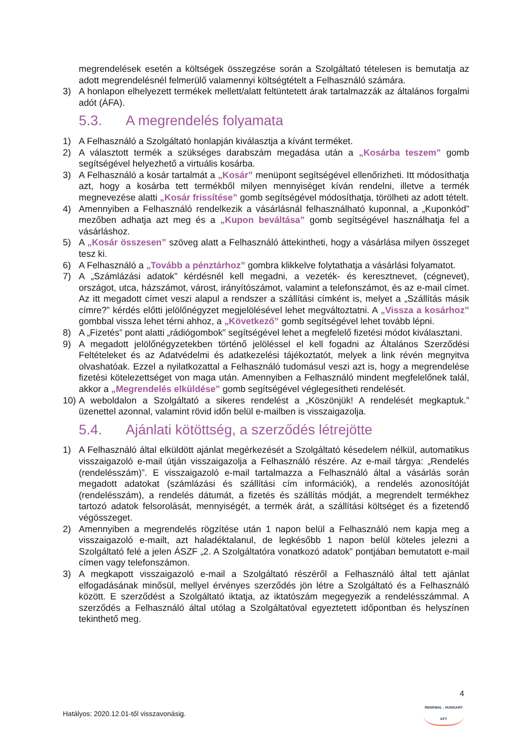megrendelések esetén a költségek összegzése során a Szolgáltató tételesen is bemutatja az adott megrendelésnél felmerülő valamennyi költségtételt a Felhasználó számára.
3) A honlapon elhelyezett termékek mellett/alatt feltüntetett árak tartalmazzák az általános forgalmi adót (ÁFA).
5.3. A megrendelés folyamata
1) A Felhasználó a Szolgáltató honlapján kiválasztja a kívánt terméket.
2) A választott termék a szükséges darabszám megadása után a „Kosárba teszem” gomb segítségével helyezhető a virtuális kosárba.
3) A Felhasználó a kosár tartalmát a „Kosár” menüpont segítségével ellenőrizheti. Itt módosíthatja azt, hogy a kosárba tett termékből milyen mennyiséget kíván rendelni, illetve a termék megnevezése alatti „Kosár frissítése” gomb segítségével módosíthatja, törölheti az adott tételt.
4) Amennyiben a Felhasználó rendelkezik a vásárlásnál felhasználható kuponnal, a „Kuponkód” mezőben adhatja azt meg és a „Kupon beváltása” gomb segítségével használhatja fel a vásárláshoz.
5) A „Kosár összesen” szöveg alatt a Felhasználó áttekintheti, hogy a vásárlása milyen összeget tesz ki.
6) A Felhasználó a „Tovább a pénztárhoz” gombra klikkelve folytathatja a vásárlási folyamatot.
7) A „Számlázási adatok” kérdésnél kell megadni, a vezeték- és keresztnevet, (cégnevet), országot, utca, házszámot, várost, irányítószámot, valamint a telefonszámot, és az e-mail címet. Az itt megadott címet veszi alapul a rendszer a szállítási címként is, melyet a „Szállítás másik címre?” kérdés előtti jelölőnégyzet megjelölésével lehet megváltoztatni. A „Vissza a kosárhoz” gombbal vissza lehet térni ahhoz, a „Következő” gomb segítségével lehet tovább lépni.
8) A „Fizetés” pont alatti „rádiógombok” segítségével lehet a megfelelő fizetési módot kiválasztani.
9) A megadott jelölőnégyzetekben történő jelöléssel el kell fogadni az Általános Szerződési Feltételeket és az Adatvédelmi és adatkezelési tájékoztatót, melyek a link révén megnyitva olvashatóak. Ezzel a nyilatkozattal a Felhasználó tudomásul veszi azt is, hogy a megrendelése fizetési kötelezettséget von maga után. Amennyiben a Felhasználó mindent megfelelőnek talál, akkor a „Megrendelés elküldése” gomb segítségével véglegesítheti rendelését.
10) A weboldalon a Szolgáltató a sikeres rendelést a „Köszönjük! A rendelését megkaptuk.” üzenettel azonnal, valamint rövid időn belül e-mailben is visszaigazolja.
5.4. Ajánlati kötöttség, a szerződés létrejötte
1) A Felhasználó által elküldött ajánlat megérkezését a Szolgáltató késedelem nélkül, automatikus visszaigazoló e-mail útján visszaigazolja a Felhasználó részére. Az e-mail tárgya: „Rendelés (rendelésszám)”. E visszaigazoló e-mail tartalmazza a Felhasználó által a vásárlás során megadott adatokat (számlázási és szállítási cím információk), a rendelés azonosítóját (rendelésszám), a rendelés dátumát, a fizetés és szállítás módját, a megrendelt termékhez tartozó adatok felsorolását, mennyiségét, a termék árát, a szállítási költséget és a fizetendő végösszeget.
2) Amennyiben a megrendelés rögzítése után 1 napon belül a Felhasználó nem kapja meg a visszaigazoló e-mailt, azt haladéktalanul, de legkésőbb 1 napon belül köteles jelezni a Szolgáltató felé a jelen ÁSZF „2. A Szolgáltatóra vonatkozó adatok” pontjában bemutatott e-mail címen vagy telefonszámon.
3) A megkapott visszaigazoló e-mail a Szolgáltató részéről a Felhasználó által tett ajánlat elfogadásának minősül, mellyel érvényes szerződés jön létre a Szolgáltató és a Felhasználó között. E szerződést a Szolgáltató iktatja, az iktatószám megegyezik a rendelésszámmal. A szerződés a Felhasználó által utólag a Szolgáltatóval egyeztetett időpontban és helyszínen tekinthető meg.
4
RENEWAL - HUNGARY KFT
Hatályos: 2020.12.01-től visszavonásig.